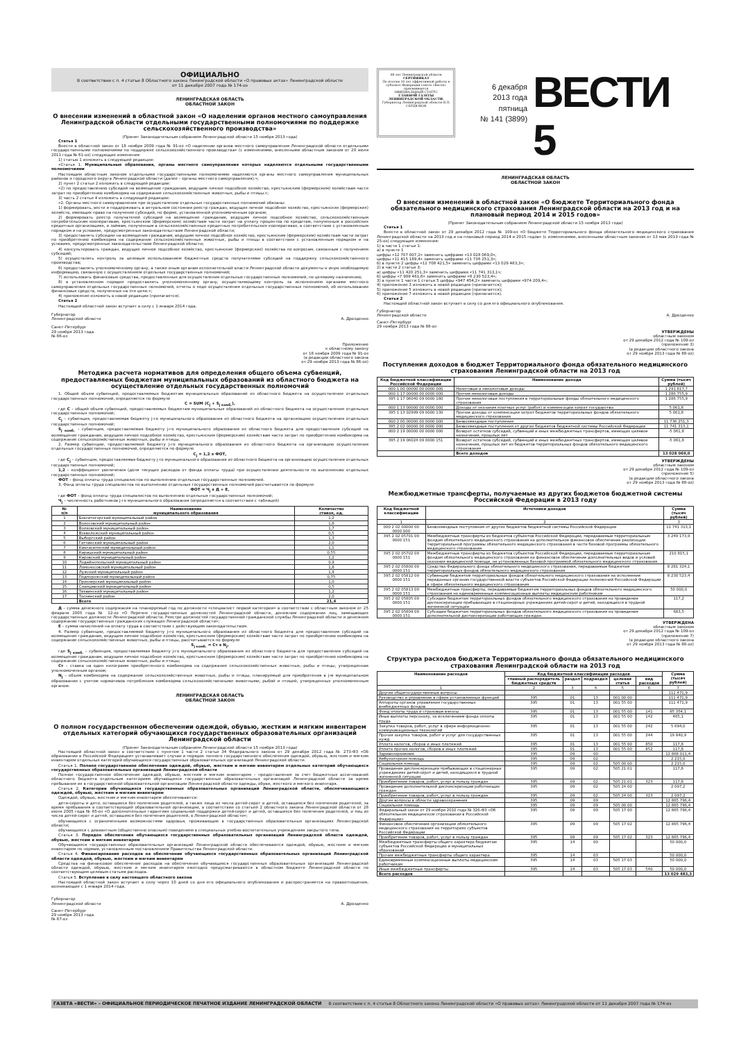ОФИЦИАЛЬНО
В соответствии с п. 4 статьи 8 Областного закона Ленинградской области «О правовых актах» Ленинградской области
от 11 декабря 2007 года № 174-оз
ЛЕНИНГРАДСКАЯ ОБЛАСТЬ
ОБЛАСТНОЙ ЗАКОН
О внесении изменений в областной закон «О наделении органов местного самоуправления Ленинградской области отдельными государственными полномочиями по поддержке сельскохозяйственного производства»
(Принят Законодательным собранием Ленинградской области 15 ноября 2013 года)
Статья 1
Внести в областной закон от 18 ноября 2009 года № 91-оз «О наделении органов местного самоуправления Ленинградской области отдельными государственными полномочиями по поддержке сельскохозяйственного производства» (с изменениями, внесенными областным законом от 20 июля 2011 года № 61-оз) следующие изменения:
1) статью 1 изложить в следующей редакции:
«Статья 1. Муниципальные образования, органы местного самоуправления которых наделяются отдельными государственными полномочиями
Настоящим областным законом отдельными государственными полномочиями наделяются органы местного самоуправления муниципальных районов и городского округа Ленинградской области (далее – органы местного самоуправления).»;
2) пункт 2 статьи 2 изложить в следующей редакции:
«2) по предоставлению субсидий на возмещение гражданам, ведущим личное подсобное хозяйство, крестьянским (фермерским) хозяйствам части затрат по приобретению комбикорма на содержание сельскохозяйственных животных, рыбы и птицы.»;
3) часть 2 статьи 4 изложить в следующей редакции:
«2. Органы местного самоуправления при осуществлении отдельных государственных полномочий обязаны:
1) формировать, вести и поддерживать в актуальном состоянии реестр граждан, ведущих личное подсобное хозяйство, крестьянских (фермерских) хозяйств, имеющих право на получение субсидий, по форме, установленной уполномоченным органом;
2) формировать реестр получателей субсидий на возмещение гражданам, ведущим личное подсобное хозяйство, сельскохозяйственным потребительским кооперативам, крестьянским (фермерским) хозяйствам части затрат на уплату процентов по кредитам, полученным в российских кредитных организациях, и займам, полученным в сельскохозяйственных кредитных потребительских кооперативах, в соответствии с установленным порядком и на условиях, предусмотренных законодательством Ленинградской области;
3) предоставлять субсидии на возмещение гражданам, ведущим личное подсобное хозяйство, крестьянским (фермерским) хозяйствам части затрат по приобретению комбикорма на содержание сельскохозяйственных животных, рыбы и птицы в соответствии с установленным порядком и на условиях, предусмотренных законодательством Ленинградской области;
4) консультировать граждан, ведущих личное подсобное хозяйство, крестьянские (фермерские) хозяйства по вопросам, связанным с получением субсидий;
5) осуществлять контроль за целевым использованием бюджетных средств получателями субсидий на поддержку сельскохозяйственного производства;
6) предоставлять уполномоченному органу, а также иным органам исполнительной власти Ленинградской области документы и иную необходимую информацию, связанную с осуществлением отдельных государственных полномочий;
7) использовать финансовые средства, предоставленные для осуществления отдельных государственных полномочий, по целевому назначению;
8) в установленном порядке предоставлять уполномоченному органу, осуществляющему контроль за исполнением органами местного самоуправления отдельных государственных полномочий, отчеты о ходе осуществления отдельных государственных полномочий, об использовании финансовых средств, полученных на эти цели.»;
4) приложение изложить в новой редакции (прилагается).
Статья 2
Настоящий областной закон вступает в силу с 1 января 2014 года.
Губернатор
Ленинградской области А. Дрозденко
Санкт-Петербург
29 ноября 2013 года
№ 86-оз
Приложение
к областному закону
от 18 ноября 2009 года № 91-оз
(в редакции областного закона
от 29 ноября 2013 года № 86-оз)
Методика расчета нормативов для определения общего объема субвенций, предоставляемых бюджетам муниципальных образований из областного бюджета на осуществление отдельных государственных полномочий
1. Общий объем субвенций, предоставляемых бюджетам муниципальных образований из областного бюджета на осуществление отдельных государственных полномочий, определяется по формуле
С = SUM (С<sub>j</sub> + S<sub>j комб.</sub>),
где С – общий объем субвенций, предоставляемых бюджетам муниципальных образований из областного бюджета на осуществление отдельных государственных полномочий;
С<sub>j</sub> – субвенция, предоставляемая бюджету j-го муниципального образования из областного бюджета на организацию осуществления отдельных государственных полномочий;
S<sub>j комб.</sub> – субвенция, предоставляемая бюджету j-го муниципального образования из областного бюджета для предоставления субсидий на возмещение гражданам, ведущим личное подсобное хозяйство, крестьянским (фермерским) хозяйствам части затрат по приобретению комбикорма на содержание сельскохозяйственных животных, рыбы и птицы.
2. Размер субвенции, предоставляемой бюджету j-го муниципального образования из областного бюджета на организацию осуществления отдельных государственных полномочий, определяется по формуле
С<sub>j</sub> = 1,2 х ФОТ,
где С<sub>j</sub> – субвенция, предоставляемая бюджету j-го муниципального образования из областного бюджета на организацию осуществления отдельных государственных полномочий;
1,2 – коэффициент увеличения (доля текущих расходов от фонда оплаты труда) при осуществлении деятельности по выполнению отдельных государственных полномочий;
ФОТ – фонд оплаты труда специалистов по выполнению отдельных государственных полномочий.
3. Фонд оплаты труда специалистов по выполнению отдельных государственных полномочий рассчитывается по формуле
ФОТ = Ч<sub>j</sub> х Д + Е,
где ФОТ – фонд оплаты труда специалистов по выполнению отдельных государственных полномочий;
Ч<sub>j</sub> – численность работников j-го муниципального образования (определяется в соответствии с таблицей)
| № п/п | Наименование муниципального образования | Количество ставок, ед. |
| --- | --- | --- |
| 1 | Бокситогорский муниципальный район | 1,2 |
| 2 | Волосовский муниципальный район | 1,8 |
| 3 | Волховский муниципальный район | 1,7 |
| 4 | Всеволожский муниципальный район | 0,5 |
| 5 | Выборгский район | 1,3 |
| 6 | Гатчинский муниципальный район | 2,0 |
| 7 | Кингисеппский муниципальный район | 1,1 |
| 8 | Киришский муниципальный район | 0,55 |
| 9 | Кировский муниципальный район | 1,2 |
| 10 | Лодейнопольский муниципальный район | 0,9 |
| 11 | Ломоносовский муниципальный район | 1,8 |
| 12 | Лужский муниципальный район | 1,9 |
| 13 | Подпорожский муниципальный район | 0,75 |
| 14 | Приозерский муниципальный район | 1,0 |
| 15 | Сланцевский муниципальный район | 0,5 |
| 16 | Тихвинский муниципальный район | 1,2 |
| 17 | Тосненский район | 2,0 |
| | Всего | 21,4 |
Д – сумма денежного содержания на планируемый год по должности «специалист первой категории» в соответствии с областным законом от 25 февраля 2005 года № 12-оз «О Перечне государственных должностей Ленинградской области, денежном содержании лиц, замещающих государственные должности Ленинградской области, Реестре должностей государственной гражданской службы Ленинградской области и денежном содержании государственных гражданских служащих Ленинградской области»;
Е – сумма начислений на оплату труда в соответствии с действующим законодательством.
4. Размер субвенции, предоставляемой бюджету j-го муниципального образования из областного бюджета для предоставления субсидий на возмещение гражданам, ведущим личное подсобное хозяйство, крестьянским (фермерским) хозяйствам части затрат по приобретению комбикорма на содержание сельскохозяйственных животных, рыбы и птицы, рассчитывается по формуле
S<sub>j комб.</sub> = Ст х N<sub>j</sub>,
где S<sub>j комб.</sub> – субвенция, предоставляемая бюджету j-го муниципального образования из областного бюджета для предоставления субсидий на возмещение гражданам, ведущим личное подсобное хозяйство, крестьянским (фермерским) хозяйствам части затрат по приобретению комбикорма на содержание сельскохозяйственных животных, рыбы и птицы;
Ст – ставка на один килограмм приобретенного комбикорма на содержание сельскохозяйственных животных, рыбы и птицы, утвержденная уполномоченным органом;
N<sub>j</sub> – объем комбикорма на содержание сельскохозяйственных животных, рыбы и птицы, планируемый для приобретения в j-м муниципальном образовании с учетом нормативов потребления комбикорма сельскохозяйственными животными, рыбой и птицей, утвержденных уполномоченным органом.
ЛЕНИНГРАДСКАЯ ОБЛАСТЬ
ОБЛАСТНОЙ ЗАКОН
О полном государственном обеспечении одеждой, обувью, жестким и мягким инвентарем отдельных категорий обучающихся государственных образовательных организаций Ленинградской области
(Принят Законодательным собранием Ленинградской области 15 ноября 2013 года)
Настоящий областной закон в соответствии с пунктом 1 части 2 статьи 34 Федерального закона от 29 декабря 2012 года № 273-ФЗ «Об образовании в Российской Федерации» устанавливает случаи и порядок полного государственного обеспечения одеждой, обувью, жестким и мягким инвентарем отдельных категорий обучающихся государственных образовательных организаций Ленинградской области.
Статья 1. Полное государственное обеспечение одеждой, обувью, жестким и мягким инвентарем отдельных категорий обучающихся государственных образовательных организаций Ленинградской области
Полное государственное обеспечение одеждой, обувью, жестким и мягким инвентарем – предоставление за счет бюджетных ассигнований областного бюджета отдельным категориям обучающихся государственных образовательных организаций Ленинградской области за время пребывания их в государственной образовательной организации Ленинградской области одежды, обуви, жесткого и мягкого инвентаря.
Статья 2. Категории обучающихся государственных образовательных организаций Ленинградской области, обеспечивающиеся одеждой, обувью, жестким и мягким инвентарем
Одеждой, обувью, жестким и мягким инвентарем обеспечиваются:
дети-сироты и дети, оставшиеся без попечения родителей, а также лица из числа детей-сирот и детей, оставшихся без попечения родителей, за время пребывания в соответствующей образовательной организации, в соответствии со статьей 2 областного закона Ленинградской области от 28 июля 2005 года № 65-оз «О дополнительных гарантиях социальной поддержки детей-сирот и детей, оставшихся без попечения родителей, и лиц из числа детей-сирот и детей, оставшихся без попечения родителей, в Ленинградской области»;
обучающиеся с ограниченными возможностями здоровья, проживающие в государственных образовательных организациях Ленинградской области;
обучающиеся с девиантным (общественно опасным) поведением в специальных учебно-воспитательных учреждениях закрытого типа.
Статья 3. Порядок обеспечения обучающихся государственных образовательных организаций Ленинградской области одеждой, обувью, жестким и мягким инвентарем
Обучающиеся государственных образовательных организаций Ленинградской области обеспечиваются одеждой, обувью, жестким и мягким инвентарем по нормам, установленным постановлением Правительства Ленинградской области.
Статья 4. Финансирование расходов на обеспечение обучающихся государственных образовательных организаций Ленинградской области одеждой, обувью, жестким и мягким инвентарем
Средства на финансовое обеспечение расходов на обеспечение обучающихся государственных образовательных организаций Ленинградской области одеждой, обувью, жестким и мягким инвентарем ежегодно предусматриваются в областном бюджете Ленинградской области по соответствующим целевым статьям расходов.
Статья 5. Вступление в силу настоящего областного закона
Настоящий областной закон вступает в силу через 10 дней со дня его официального опубликования и распространяется на правоотношения, возникающие с 1 января 2014 года.
Губернатор
Ленинградской области А. Дрозденко
Санкт-Петербург
29 ноября 2013 года
№ 87-оз
80 лет Ленинградской области
СЕРТИФИКАТ
По итогам 10 лет эффективной работы в субъекте Федерации газете «Вести» присваивается
ОФИЦИАЛЬНЫЙ СТАТУС
ГЛАВНОЙ ГАЗЕТЫ ЛЕНИНГРАДСКОЙ ОБЛАСТИ.
Губернатор Ленинградской области В.П. СЕРДЮКОВ
6 декабря
2013 года
пятница
№ 141 (3899)
ВЕСТИ 5
ЛЕНИНГРАДСКАЯ ОБЛАСТЬ
ОБЛАСТНОЙ ЗАКОН
О внесении изменений в областной закон «О бюджете Территориального фонда обязательного медицинского страхования Ленинградской области на 2013 год и на плановый период 2014 и 2015 годов»
(Принят Законодательным собранием Ленинградской области 15 ноября 2013 года)
Статья 1
Внести в областной закон от 29 декабря 2012 года № 109-оз «О бюджете Территориального фонда обязательного медицинского страхования Ленинградской области на 2013 год и на плановый период 2014 и 2015 годов» (с изменениями, внесенными областным законом от 13 мая 2013 года № 25-оз) следующие изменения:
1) в части 1 статьи 1:
а) в пункте 1
цифры «12 707 007,2» заменить цифрами «13 028 069,0»,
цифры «11 415 189,4» заменить цифрами «11 736 251,3»;
б) в пункте 2 цифры «12 708 421,5» заменить цифрами «13 029 483,3»;
2) в части 2 статьи 3:
а) цифры «11 420 251,3» заменить цифрами «11 741 313,1»;
б) цифры «7 909 461,6» заменить цифрами «8 230 523,4»;
3) в пункте 1 части 1 статьи 5 цифры «947 454,2» заменить цифрами «974 209,4»;
4) приложение 3 изложить в новой редакции (прилагается);
5) приложение 5 изложить в новой редакции (прилагается);
6) приложение 7 изложить в новой редакции (прилагается).
Статья 2
Настоящий областной закон вступает в силу со дня его официального опубликования.
Губернатор
Ленинградской области А. Дрозденко
Санкт-Петербург
29 ноября 2013 года № 88-оз
УТВЕРЖДЕНЫ
областным законом
от 29 декабря 2012 года № 109-оз
(приложение 3)
(в редакции областного закона
от 29 ноября 2013 года № 88-оз)
Поступления доходов в бюджет Территориального фонда обязательного медицинского страхования Ленинградской области на 2013 год
| Код бюджетной классификации Российской Федерации | Наименование дохода | Сумма (тысяч рублей) |
| --- | --- | --- |
| 000 1 00 00000 00 0000 000 | Налоговые и неналоговые доходы | 1 291 817,7 |
| 000 1 17 00000 00 0000 000 | Прочие неналоговые доходы | 1 286 755,9 |
| 395 1 17 06040 09 0000 180 | Прочие неналоговые поступления в территориальные фонды обязательного медицинского страхования | 1 286 755,9 |
| 000 1 13 00000 00 0000 000 | Доходы от оказания платных услуг (работ) и компенсации затрат государства | 5 061,8 |
| 395 1 13 02999 09 0000 130 | Прочие доходы от компенсации затрат бюджетов территориальных фондов обязательного медицинского страхования | 5 061,8 |
| 000 2 00 00000 00 0000 000 | Безвозмездные поступления | 11 736 251,3 |
| 395 2 02 00000 00 0000 000 | Безвозмездные поступления от других бюджетов бюджетной системы Российской Федерации | 11 741 313,1 |
| 000 2 19 00000 00 0000 000 | Возврат остатков субсидий, субвенций и иных межбюджетных трансфертов, имеющих целевое назначение, прошлых лет | -5 061,8 |
| 395 2 19 06024 09 0000 151 | Возврат остатков субсидий, субвенций и иных межбюджетных трансфертов, имеющих целевое назначение, прошлых лет из бюджетов территориальных фондов обязательного медицинского страхования | -5 061,8 |
| | Всего доходов | 13 028 069,0 |
УТВЕРЖДЕНЫ
областным законом
от 29 декабря 2012 года № 109-оз
(приложение 5)
(в редакции областного закона
от 29 ноября 2013 года № 88-оз)
Межбюджетные трансферты, получаемые из других бюджетов бюджетной системы Российской Федерации в 2013 году
| Код бюджетной классификации | Источники доходов | Сумма (тысяч рублей) |
| --- | --- | --- |
| 1 | 2 | 3 |
| 000 2 02 00000 00 0000 000 | Безвозмездные поступления от других бюджетов бюджетной системы Российской Федерации | 11 741 313,1 |
| 395 2 02 05701 09 0000 151 | Межбюджетные трансферты из бюджетов субъектов Российской Федерации, передаваемые территориальным фондам обязательного медицинского страхования на дополнительное финансовое обеспечение реализации территориальной программы обязательного медицинского страхования в части базовой программы обязательного медицинского страхования | 3 249 173,9 |
| 395 2 02 05702 09 0000 151 | Межбюджетные трансферты из бюджетов субъектов Российской Федерации, передаваемые территориальным фондам обязательного медицинского страхования на финансовое обеспечение дополнительных видов и условий оказания медицинской помощи, не установленных базовой программой обязательного медицинского страхования | 210 815,1 |
| 395 2 02 05800 09 0000 151 | Средства Федерального фонда обязательного медицинского страхования, передаваемые бюджетам территориальных фондов обязательного медицинского страхования | 8 281 324,1 |
| 395 2 02 05812 09 0000 151 | Субвенции бюджетам территориальных фондов обязательного медицинского страхования на исполнение переданных органам государственной власти субъектов Российской Федерации полномочий Российской Федерации в сфере обязательного медицинского страхования | 8 230 523,4 |
| 395 2 02 05813 09 0000 151 | Межбюджетные трансферты, передаваемые бюджетам территориальных фондов обязательного медицинского страхования на единовременные компенсационные выплаты медицинским работникам | 50 000,0 |
| 395 2 02 05805 09 0000 151 | Субсидии бюджетам территориальных фондов обязательного медицинского страхования на проведение диспансеризации пребывающих в стационарных учреждениях детей-сирот и детей, находящихся в трудной жизненной ситуации | 117,2 |
| 395 2 02 05809 09 0000 151 | Субсидии бюджетам территориальных фондов обязательного медицинского страхования на проведение дополнительной диспансеризации работающих граждан | 683,5 |
УТВЕРЖДЕНА
областным законом
от 29 декабря 2012 года № 109-оз
(приложение 7)
(в редакции областного закона
от 29 ноября 2013 года № 88-оз)
Структура расходов бюджета Территориального фонда обязательного медицинского страхования Ленинградской области на 2013 год
| Наименование расходов | Код бюджетной классификации расходов | | | | | Сумма (тысяч рублей) |
| --- | --- | --- | --- | --- | --- | --- |
| | главный распорядитель бюджетных средств | раздел | подраздел | целевая статья | вид расходов | |
| 1 | 2 | 3 | 4 | 5 | 6 | 7 |
| Другие общегосударственные вопросы | | | | | | 111 471,9 |
| Руководство и управление в сфере установленных функций | 395 | 01 | 13 | 001 00 00 | | 111 471,9 |
| Аппараты органов управления государственных внебюджетных фондов | 395 | 01 | 13 | 001 55 00 | | 111 471,9 |
| Фонд оплаты труда и страховые взносы | 395 | 01 | 13 | 001 55 00 | 141 | 85 354,1 |
| Иные выплаты персоналу, за исключением фонда оплаты труда | 395 | 01 | 13 | 001 55 00 | 142 | 465,1 |
| Закупка товаров, работ, услуг в сфере информационно-коммуникационных технологий | 395 | 01 | 13 | 001 55 00 | 242 | 5 694,0 |
| Прочая закупка товаров, работ и услуг для государственных нужд | 395 | 01 | 13 | 001 55 00 | 244 | 19 840,9 |
| Уплата налогов, сборов и иных платежей | 395 | 01 | 13 | 001 55 00 | 850 | 117,8 |
| Уплата прочих налогов, сборов и иных платежей | 395 | 01 | 13 | 001 55 00 | 852 | 117,8 |
| Здравоохранение | 395 | 09 | 00 | | | 12 868 011,4 |
| Амбулаторная помощь | 395 | 09 | 02 | | | 2 215,0 |
| Социальная помощь | 395 | 09 | 02 | 505 00 00 | | 2 215,0 |
| Проведение диспансеризации пребывающих в стационарных учреждениях детей-сирот и детей, находящихся в трудной жизненной ситуации | 395 | 09 | 02 | 505 21 01 | | 117,8 |
| Приобретение товаров, работ, услуг в пользу граждан | 395 | 09 | 02 | 505 21 01 | 323 | 117,8 |
| Проведение дополнительной диспансеризации работающих граждан | 395 | 09 | 02 | 505 24 00 | | 2 097,2 |
| Приобретение товаров, работ, услуг в пользу граждан | 395 | 09 | 02 | 505 24 00 | 323 | 2 097,2 |
| Другие вопросы в области здравоохранения | 395 | 09 | 09 | | | 12 865 796,4 |
| Социальная помощь | 395 | 09 | 09 | 505 00 00 | | 12 865 796,4 |
| Федеральный закон от 29 ноября 2010 года № 326-ФЗ «Об обязательном медицинском страховании в Российской Федерации» | 395 | 09 | 09 | 505 17 00 | | 12 865 796,4 |
| Финансовое обеспечение организации обязательного медицинского страхования на территориях субъектов Российской Федерации | 395 | 09 | 09 | 505 17 02 | | 12 865 796,4 |
| Приобретение товаров, работ, услуг в пользу граждан | 395 | 09 | 09 | 505 17 02 | 323 | 12 865 796,4 |
| Межбюджетные трансферты общего характера бюджетам субъектов Российской Федерации и муниципальных образований | 395 | 14 | 00 | | | 50 000,0 |
| Прочие межбюджетные трансферты общего характера | 395 | 14 | 03 | | | 50 000,0 |
| Единовременные компенсационные выплаты медицинским работникам | 395 | 14 | 03 | 505 17 03 | | 50 000,0 |
| Иные межбюджетные трансферты | 395 | 14 | 03 | 505 17 03 | 540 | 50 000,0 |
| Всего расходов | | | | | | 13 029 483,3 |
ГАЗЕТА «ВЕСТИ» – ОФИЦИАЛЬНОЕ ПЕРИОДИЧЕСКОЕ ПЕЧАТНОЕ ИЗДАНИЕ ЛЕНИНГРАДСКОЙ ОБЛАСТИ В соответствии с п. 4 статьи 8 Областного закона Ленинградской области «О правовых актах» Ленинградской области от 11 декабря 2007 года № 174-оз